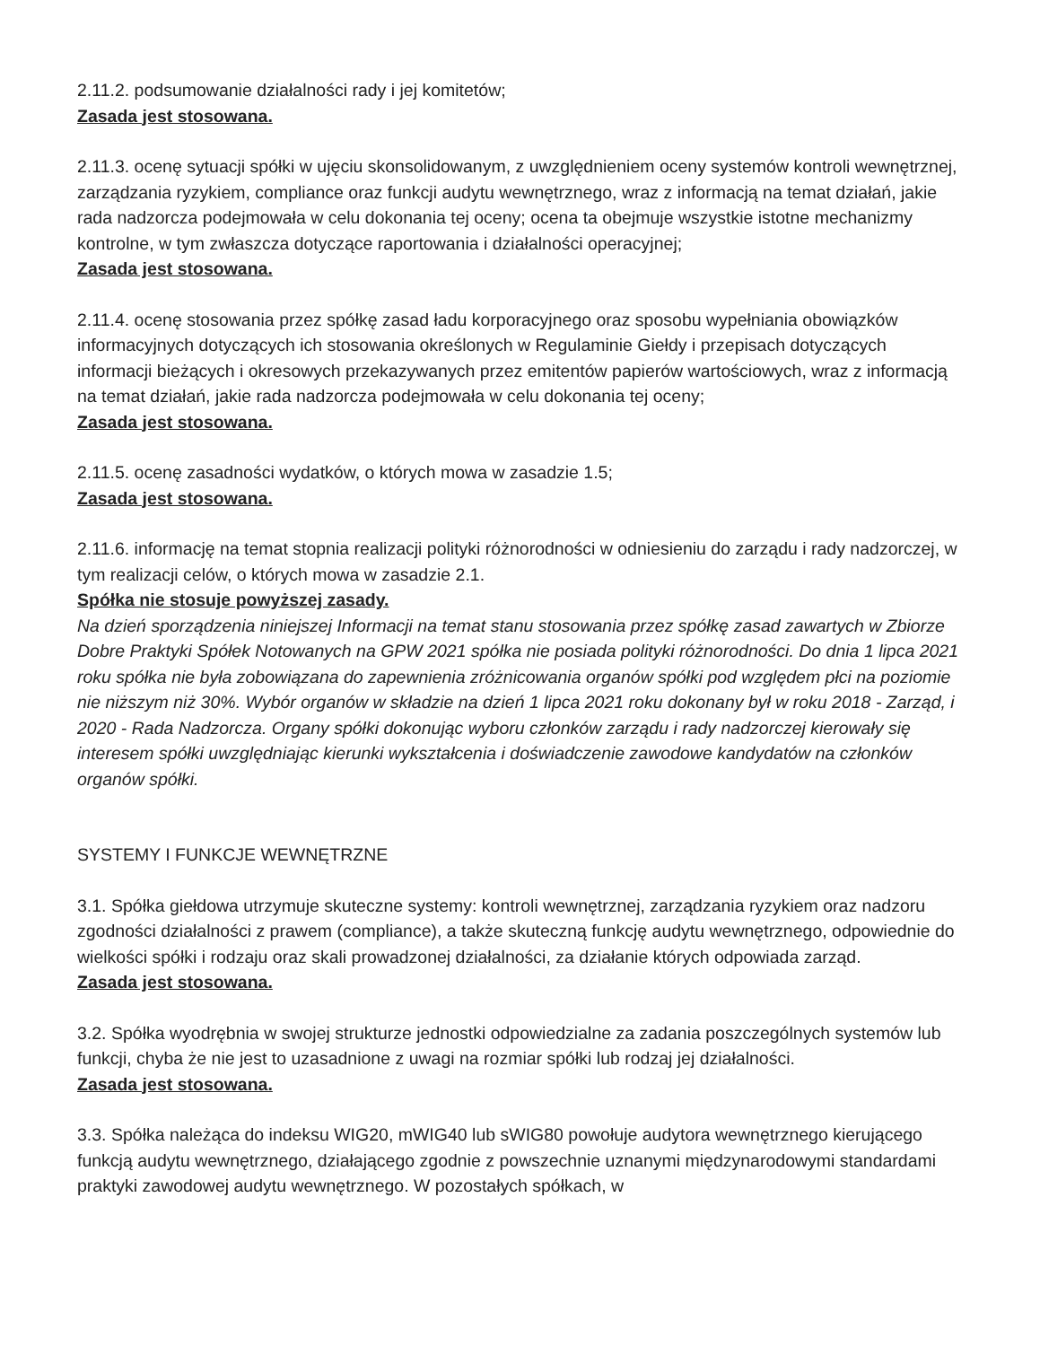2.11.2. podsumowanie działalności rady i jej komitetów;
Zasada jest stosowana.
2.11.3. ocenę sytuacji spółki w ujęciu skonsolidowanym, z uwzględnieniem oceny systemów kontroli wewnętrznej, zarządzania ryzykiem, compliance oraz funkcji audytu wewnętrznego, wraz z informacją na temat działań, jakie rada nadzorcza podejmowała w celu dokonania tej oceny; ocena ta obejmuje wszystkie istotne mechanizmy kontrolne, w tym zwłaszcza dotyczące raportowania i działalności operacyjnej;
Zasada jest stosowana.
2.11.4. ocenę stosowania przez spółkę zasad ładu korporacyjnego oraz sposobu wypełniania obowiązków informacyjnych dotyczących ich stosowania określonych w Regulaminie Giełdy i przepisach dotyczących informacji bieżących i okresowych przekazywanych przez emitentów papierów wartościowych, wraz z informacją na temat działań, jakie rada nadzorcza podejmowała w celu dokonania tej oceny;
Zasada jest stosowana.
2.11.5. ocenę zasadności wydatków, o których mowa w zasadzie 1.5;
Zasada jest stosowana.
2.11.6. informację na temat stopnia realizacji polityki różnorodności w odniesieniu do zarządu i rady nadzorczej, w tym realizacji celów, o których mowa w zasadzie 2.1.
Spółka nie stosuje powyższej zasady.
Na dzień sporządzenia niniejszej Informacji na temat stanu stosowania przez spółkę zasad zawartych w Zbiorze Dobre Praktyki Spółek Notowanych na GPW 2021 spółka nie posiada polityki różnorodności. Do dnia 1 lipca 2021 roku spółka nie była zobowiązana do zapewnienia zróżnicowania organów spółki pod względem płci na poziomie nie niższym niż 30%. Wybór organów w składzie na dzień 1 lipca 2021 roku dokonany był w roku 2018 - Zarząd, i 2020 - Rada Nadzorcza. Organy spółki dokonując wyboru członków zarządu i rady nadzorczej kierowały się interesem spółki uwzględniając kierunki wykształcenia i doświadczenie zawodowe kandydatów na członków organów spółki.
SYSTEMY I FUNKCJE WEWNĘTRZNE
3.1. Spółka giełdowa utrzymuje skuteczne systemy: kontroli wewnętrznej, zarządzania ryzykiem oraz nadzoru zgodności działalności z prawem (compliance), a także skuteczną funkcję audytu wewnętrznego, odpowiednie do wielkości spółki i rodzaju oraz skali prowadzonej działalności, za działanie których odpowiada zarząd.
Zasada jest stosowana.
3.2. Spółka wyodrębnia w swojej strukturze jednostki odpowiedzialne za zadania poszczególnych systemów lub funkcji, chyba że nie jest to uzasadnione z uwagi na rozmiar spółki lub rodzaj jej działalności.
Zasada jest stosowana.
3.3. Spółka należąca do indeksu WIG20, mWIG40 lub sWIG80 powołuje audytora wewnętrznego kierującego funkcją audytu wewnętrznego, działającego zgodnie z powszechnie uznanymi międzynarodowymi standardami praktyki zawodowej audytu wewnętrznego. W pozostałych spółkach, w